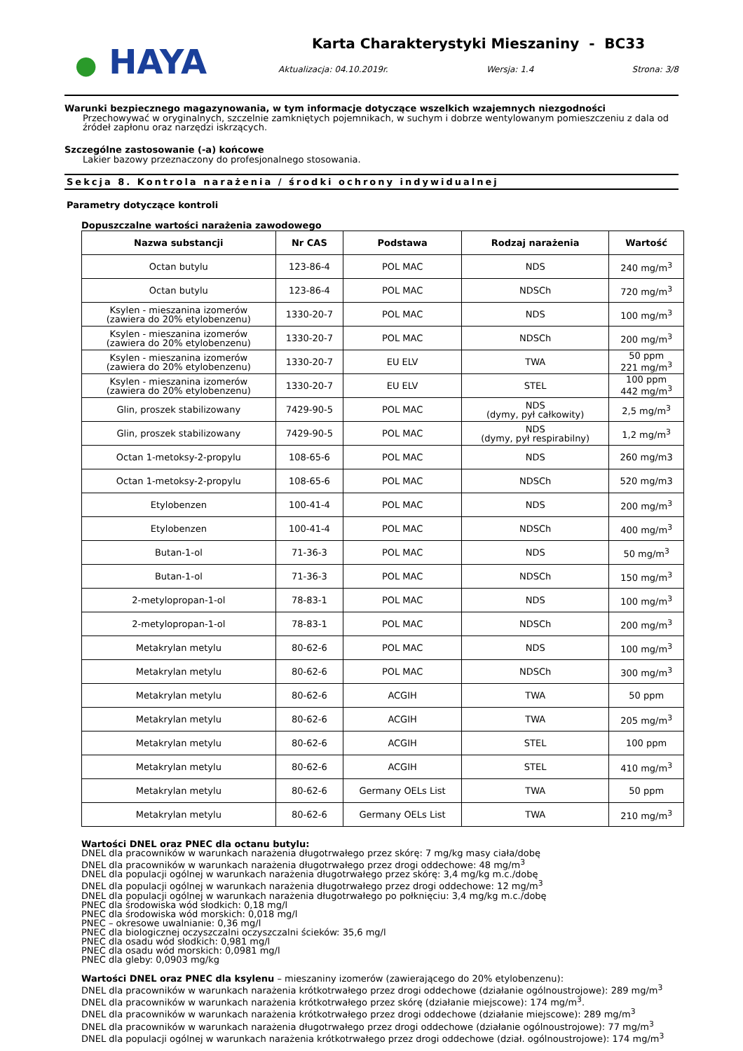● HAYA
Karta Charakterystyki Mieszaniny - BC33
Aktualizacja: 04.10.2019r. Wersja: 1.4 Strona: 3/8
Warunki bezpiecznego magazynowania, w tym informacje dotyczące wszelkich wzajemnych niezgodności
Przechowywać w oryginalnych, szczelnie zamkniętych pojemnikach, w suchym i dobrze wentylowanym pomieszczeniu z dala od źródeł zapłonu oraz narzędzi iskrzących.
Szczególne zastosowanie (-a) końcowe
Lakier bazowy przeznaczony do profesjonalnego stosowania.
Sekcja 8. Kontrola narażenia / środki ochrony indywidualnej
Parametry dotyczące kontroli
Dopuszczalne wartości narażenia zawodowego
| Nazwa substancji | Nr CAS | Podstawa | Rodzaj narażenia | Wartość |
| --- | --- | --- | --- | --- |
| Octan butylu | 123-86-4 | POL MAC | NDS | 240 mg/m<sup>3</sup> |
| Octan butylu | 123-86-4 | POL MAC | NDSCh | 720 mg/m<sup>3</sup> |
| Ksylen - mieszanina izomerów (zawiera do 20% etylobenzenu) | 1330-20-7 | POL MAC | NDS | 100 mg/m<sup>3</sup> |
| Ksylen - mieszanina izomerów (zawiera do 20% etylobenzenu) | 1330-20-7 | POL MAC | NDSCh | 200 mg/m<sup>3</sup> |
| Ksylen - mieszanina izomerów (zawiera do 20% etylobenzenu) | 1330-20-7 | EU ELV | TWA | 50 ppm 221 mg/m<sup>3</sup> |
| Ksylen - mieszanina izomerów (zawiera do 20% etylobenzenu) | 1330-20-7 | EU ELV | STEL | 100 ppm 442 mg/m<sup>3</sup> |
| Glin, proszek stabilizowany | 7429-90-5 | POL MAC | NDS (dymy, pył całkowity) | 2,5 mg/m<sup>3</sup> |
| Glin, proszek stabilizowany | 7429-90-5 | POL MAC | NDS (dymy, pył respirabilny) | 1,2 mg/m<sup>3</sup> |
| Octan 1-metoksy-2-propylu | 108-65-6 | POL MAC | NDS | 260 mg/m3 |
| Octan 1-metoksy-2-propylu | 108-65-6 | POL MAC | NDSCh | 520 mg/m3 |
| Etylobenzen | 100-41-4 | POL MAC | NDS | 200 mg/m<sup>3</sup> |
| Etylobenzen | 100-41-4 | POL MAC | NDSCh | 400 mg/m<sup>3</sup> |
| Butan-1-ol | 71-36-3 | POL MAC | NDS | 50 mg/m<sup>3</sup> |
| Butan-1-ol | 71-36-3 | POL MAC | NDSCh | 150 mg/m<sup>3</sup> |
| 2-metylopropan-1-ol | 78-83-1 | POL MAC | NDS | 100 mg/m<sup>3</sup> |
| 2-metylopropan-1-ol | 78-83-1 | POL MAC | NDSCh | 200 mg/m<sup>3</sup> |
| Metakrylan metylu | 80-62-6 | POL MAC | NDS | 100 mg/m<sup>3</sup> |
| Metakrylan metylu | 80-62-6 | POL MAC | NDSCh | 300 mg/m<sup>3</sup> |
| Metakrylan metylu | 80-62-6 | ACGIH | TWA | 50 ppm |
| Metakrylan metylu | 80-62-6 | ACGIH | TWA | 205 mg/m<sup>3</sup> |
| Metakrylan metylu | 80-62-6 | ACGIH | STEL | 100 ppm |
| Metakrylan metylu | 80-62-6 | ACGIH | STEL | 410 mg/m<sup>3</sup> |
| Metakrylan metylu | 80-62-6 | Germany OELs List | TWA | 50 ppm |
| Metakrylan metylu | 80-62-6 | Germany OELs List | TWA | 210 mg/m<sup>3</sup> |
Wartości DNEL oraz PNEC dla octanu butylu:
DNEL dla pracowników w warunkach narażenia długotrwałego przez skórę: 7 mg/kg masy ciała/dobę
DNEL dla pracowników w warunkach narażenia długotrwałego przez drogi oddechowe: 48 mg/m<sup>3</sup>
DNEL dla populacji ogólnej w warunkach narażenia długotrwałego przez skórę: 3,4 mg/kg m.c./dobę
DNEL dla populacji ogólnej w warunkach narażenia długotrwałego przez drogi oddechowe: 12 mg/m<sup>3</sup>
DNEL dla populacji ogólnej w warunkach narażenia długotrwałego po połknięciu: 3,4 mg/kg m.c./dobę
PNEC dla środowiska wód słodkich: 0,18 mg/l
PNEC dla środowiska wód morskich: 0,018 mg/l
PNEC – okresowe uwalnianie: 0,36 mg/l
PNEC dla biologicznej oczyszczalni oczyszczalni ścieków: 35,6 mg/l
PNEC dla osadu wód słodkich: 0,981 mg/l
PNEC dla osadu wód morskich: 0,0981 mg/l
PNEC dla gleby: 0,0903 mg/kg
Wartości DNEL oraz PNEC dla ksylenu – mieszaniny izomerów (zawierającego do 20% etylobenzenu):
DNEL dla pracowników w warunkach narażenia krótkotrwałego przez drogi oddechowe (działanie ogólnoustrojowe): 289 mg/m<sup>3</sup>
DNEL dla pracowników w warunkach narażenia krótkotrwałego przez skórę (działanie miejscowe): 174 mg/m<sup>3</sup>.
DNEL dla pracowników w warunkach narażenia krótkotrwałego przez drogi oddechowe (działanie miejscowe): 289 mg/m<sup>3</sup>
DNEL dla pracowników w warunkach narażenia długotrwałego przez drogi oddechowe (działanie ogólnoustrojowe): 77 mg/m<sup>3</sup>
DNEL dla populacji ogólnej w warunkach narażenia krótkotrwałego przez drogi oddechowe (dział. ogólnoustrojowe): 174 mg/m<sup>3</sup>